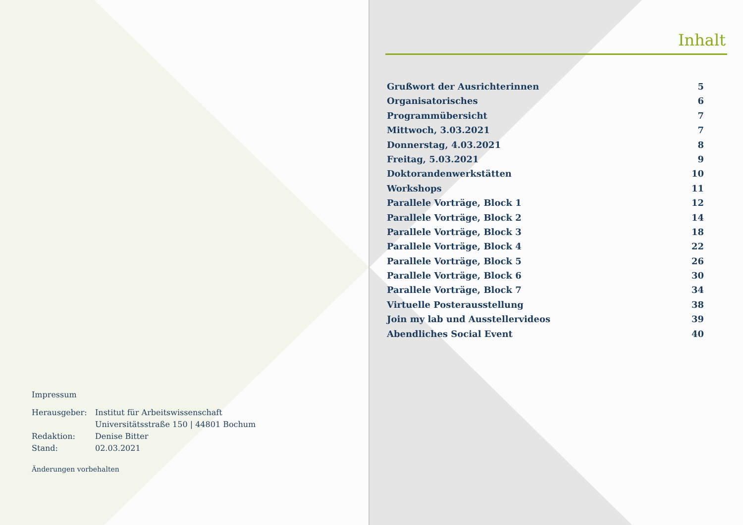Impressum
| Herausgeber: | Institut für Arbeitswissenschaft Universitätsstraße 150 / 44801 Bochum |
| Redaktion: | Denise Bitter |
| Stand: | 02.03.2021 |
Änderungen vorbehalten
Inhalt
Grußwort der Ausrichterinnen 5
Organisatorisches 6
Programmübersicht 7
Mittwoch, 3.03.2021 7
Donnerstag, 4.03.2021 8
Freitag, 5.03.2021 9
Doktorandenwerkstätten 10
Workshops 11
Parallele Vorträge, Block 1 12
Parallele Vorträge, Block 2 14
Parallele Vorträge, Block 3 18
Parallele Vorträge, Block 4 22
Parallele Vorträge, Block 5 26
Parallele Vorträge, Block 6 30
Parallele Vorträge, Block 7 34
Virtuelle Posterausstellung 38
Join my lab und Ausstellervideos 39
Abendliches Social Event 40